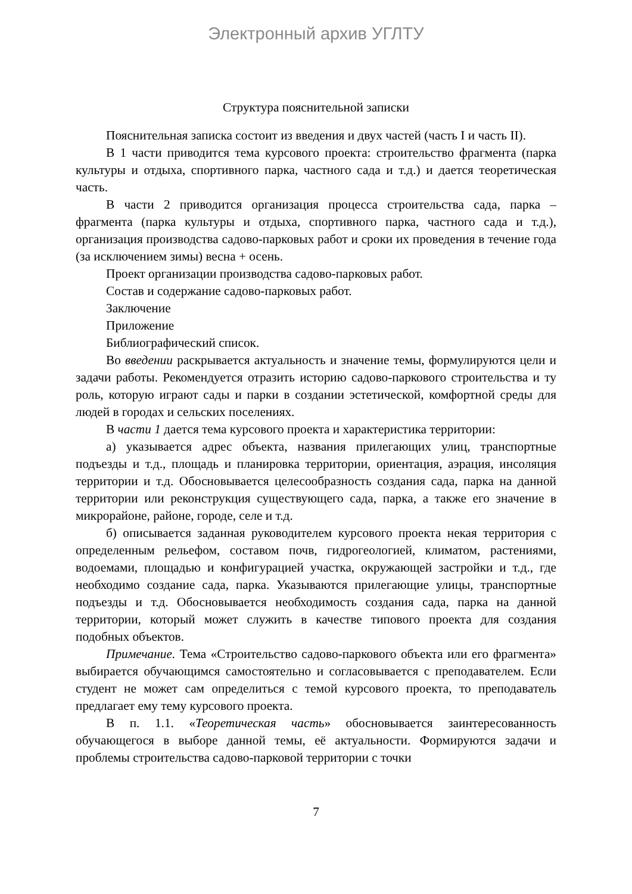Электронный архив УГЛТУ
Структура пояснительной записки
Пояснительная записка состоит из введения и двух частей (часть I и часть II).
В 1 части приводится тема курсового проекта: строительство фрагмента (парка культуры и отдыха, спортивного парка, частного сада и т.д.) и дается теоретическая часть.
В части 2 приводится организация процесса строительства сада, парка – фрагмента (парка культуры и отдыха, спортивного парка, частного сада и т.д.), организация производства садово-парковых работ и сроки их проведения в течение года (за исключением зимы) весна + осень.
Проект организации производства садово-парковых работ.
Состав и содержание садово-парковых работ.
Заключение
Приложение
Библиографический список.
Во введении раскрывается актуальность и значение темы, формулируются цели и задачи работы. Рекомендуется отразить историю садово-паркового строительства и ту роль, которую играют сады и парки в создании эстетической, комфортной среды для людей в городах и сельских поселениях.
В части 1 дается тема курсового проекта и характеристика территории:
а) указывается адрес объекта, названия прилегающих улиц, транспортные подъезды и т.д., площадь и планировка территории, ориентация, аэрация, инсоляция территории и т.д. Обосновывается целесообразность создания сада, парка на данной территории или реконструкция существующего сада, парка, а также его значение в микрорайоне, районе, городе, селе и т.д.
б) описывается заданная руководителем курсового проекта некая территория с определенным рельефом, составом почв, гидрогеологией, климатом, растениями, водоемами, площадью и конфигурацией участка, окружающей застройки и т.д., где необходимо создание сада, парка. Указываются прилегающие улицы, транспортные подъезды и т.д. Обосновывается необходимость создания сада, парка на данной территории, который может служить в качестве типового проекта для создания подобных объектов.
Примечание. Тема «Строительство садово-паркового объекта или его фрагмента» выбирается обучающимся самостоятельно и согласовывается с преподавателем. Если студент не может сам определиться с темой курсового проекта, то преподаватель предлагает ему тему курсового проекта.
В п. 1.1. «Теоретическая часть» обосновывается заинтересованность обучающегося в выборе данной темы, её актуальности. Формируются задачи и проблемы строительства садово-парковой территории с точки
7